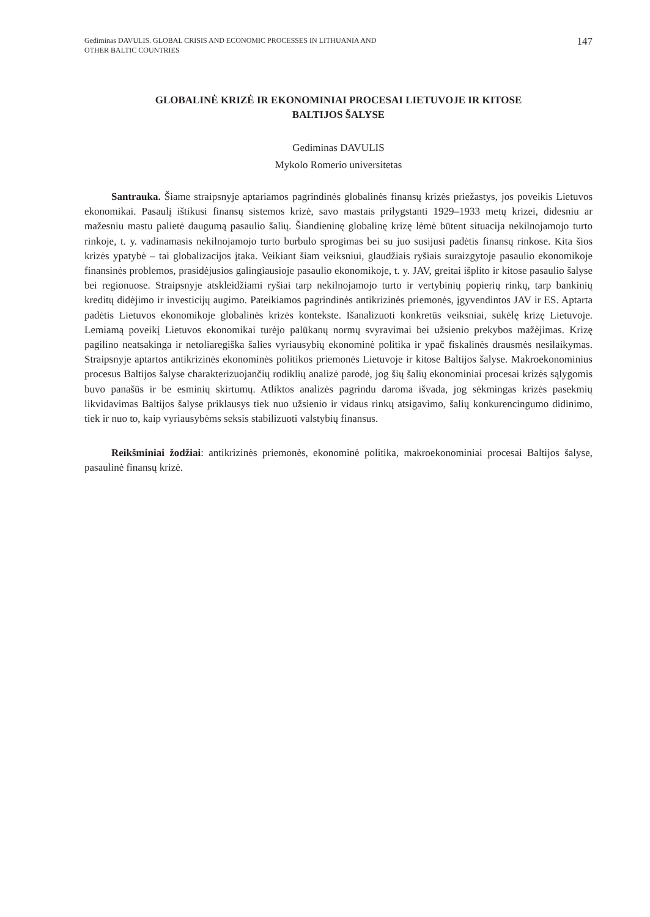Gediminas DAVULIS. GLOBAL CRISIS AND ECONOMIC PROCESSES IN LITHUANIA AND
OTHER BALTIC COUNTRIES
147
GLOBALINĖ KRIZĖ IR EKONOMINIAI PROCESAI LIETUVOJE IR KITOSE
BALTIJOS ŠALYSE
Gediminas DAVULIS
Mykolo Romerio universitetas
Santrauka. Šiame straipsnyje aptariamos pagrindinės globalinės finansų krizės priežastys, jos poveikis Lietuvos ekonomikai. Pasaulį ištikusi finansų sistemos krizė, savo mastais prilygstanti 1929–1933 metų krizei, didesniu ar mažesniu mastu palietė daugumą pasaulio šalių. Šiandieninę globalinę krizę lėmė būtent situacija nekilnojamojo turto rinkoje, t. y. vadinamasis nekilnojamojo turto burbulo sprogimas bei su juo susijusi padėtis finansų rinkose. Kita šios krizės ypatybė – tai globalizacijos įtaka. Veikiant šiam veiksniui, glaudžiais ryšiais suraizgytoje pasaulio ekonomikoje finansinės problemos, prasidėjusios galingiausioje pasaulio ekonomikoje, t. y. JAV, greitai išplito ir kitose pasaulio šalyse bei regionuose. Straipsnyje atskleidžiami ryšiai tarp nekilnojamojo turto ir vertybinių popierių rinkų, tarp bankinių kreditų didėjimo ir investicijų augimo. Pateikiamos pagrindinės antikrizinės priemonės, įgyvendintos JAV ir ES. Aptarta padėtis Lietuvos ekonomikoje globalinės krizės kontekste. Išanalizuoti konkretūs veiksniai, sukėlę krizę Lietuvoje. Lemiamą poveikį Lietuvos ekonomikai turėjo palūkanų normų svyravimai bei užsienio prekybos mažėjimas. Krizę pagilino neatsakinga ir netoliaregiška šalies vyriausybių ekonominė politika ir ypač fiskalinės drausmės nesilaikymas. Straipsnyje aptartos antikrizinės ekonominės politikos priemonės Lietuvoje ir kitose Baltijos šalyse. Makroekonominius procesus Baltijos šalyse charakterizuojančių rodiklių analizė parodė, jog šių šalių ekonominiai procesai krizės sąlygomis buvo panašūs ir be esminių skirtumų. Atliktos analizės pagrindu daroma išvada, jog sėkmingas krizės pasekmių likvidavimas Baltijos šalyse priklausys tiek nuo užsienio ir vidaus rinkų atsigavimo, šalių konkurencingumo didinimo, tiek ir nuo to, kaip vyriausybėms seksis stabilizuoti valstybių finansus.
Reikšminiai žodžiai: antikrizinės priemonės, ekonominė politika, makroekonominiai procesai Baltijos šalyse, pasaulinė finansų krizė.